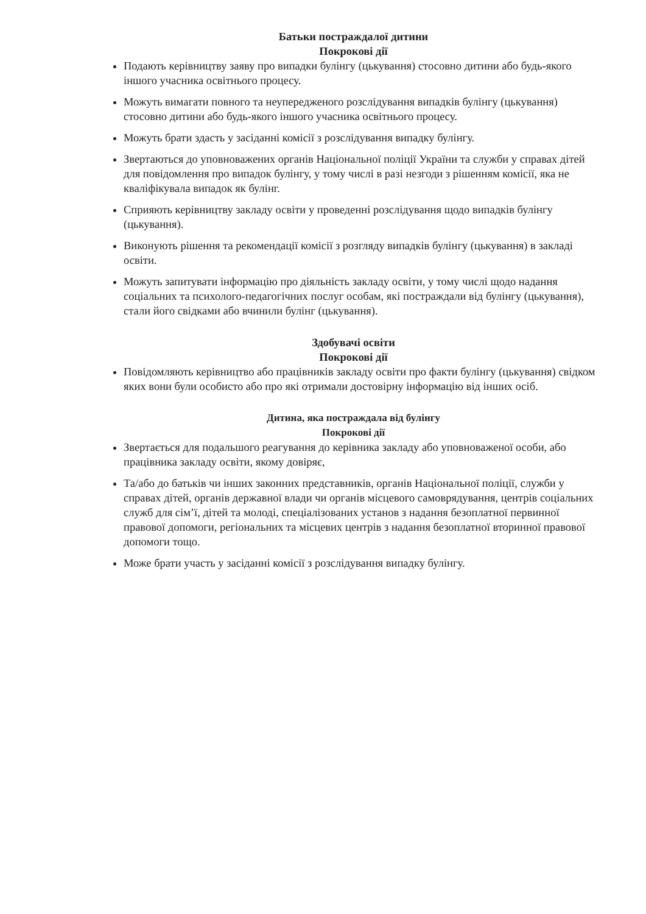Батьки постраждалої дитини
Покрокові дії
Подають керівництву заяву про випадки булінгу (цькування) стосовно дитини або будь-якого іншого учасника освітнього процесу.
Можуть вимагати повного та неупередженого розслідування випадків булінгу (цькування) стосовно дитини або будь-якого іншого учасника освітнього процесу.
Можуть брати здасть у засіданні комісії з розслідування випадку булінгу.
Звертаються до уповноважених органів Національної поліції України та служби у справах дітей для повідомлення про випадок булінгу, у тому числі в разі незгоди з рішенням комісії, яка не кваліфікувала випадок як булінг.
Сприяють керівництву закладу освіти у проведенні розслідування щодо випадків булінгу (цькування).
Виконують рішення та рекомендації комісії з розгляду випадків булінгу (цькування) в закладі освіти.
Можуть запитувати інформацію про діяльність закладу освіти, у тому числі щодо надання соціальних та психолого-педагогічних послуг особам, які постраждали від булінгу (цькування), стали його свідками або вчинили булінг (цькування).
Здобувачі освіти
Покрокові дії
Повідомляють керівництво або працівників закладу освіти про факти булінгу (цькування) свідком яких вони були особисто або про які отримали достовірну інформацію від інших осіб.
Дитина, яка постраждала від булінгу
Покрокові дії
Звертається для подальшого реагування до керівника закладу або уповноваженої особи, або працівника закладу освіти, якому довіряє,
Та/або до батьків чи інших законних представників, органів Національної поліції, служби у справах дітей, органів державної влади чи органів місцевого самоврядування, центрів соціальних служб для сім’ї, дітей та молоді, спеціалізованих установ з надання безоплатної первинної правової допомоги, регіональних та місцевих центрів з надання безоплатної вторинної правової допомоги тощо.
Може брати участь у засіданні комісії з розслідування випадку булінгу.